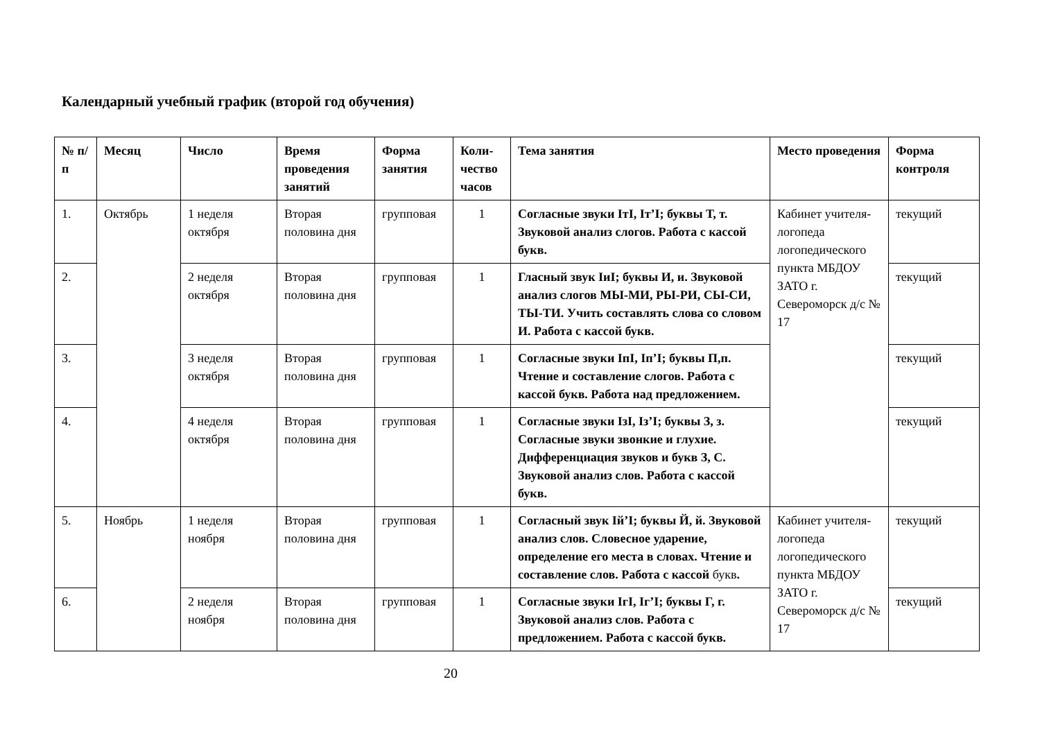Календарный учебный график (второй год обучения)
| № п/п | Месяц | Число | Время проведения занятий | Форма занятия | Коли-чество часов | Тема занятия | Место проведения | Форма контроля |
| --- | --- | --- | --- | --- | --- | --- | --- | --- |
| 1. | Октябрь | 1 неделя октября | Вторая половина дня | групповая | 1 | Согласные звуки IтI, Iт’I; буквы Т, т. Звуковой анализ слогов. Работа с кассой букв. | Кабинет учителя-логопеда логопедического пункта МБДОУ ЗАТО г. Североморск д/с № 17 | текущий |
| 2. | | 2 неделя октября | Вторая половина дня | групповая | 1 | Гласный звук IиI; буквы И, и. Звуковой анализ слогов МЫ-МИ, РЫ-РИ, СЫ-СИ, ТЫ-ТИ. Учить составлять слова со словом И. Работа с кассой букв. | | текущий |
| 3. | | 3 неделя октября | Вторая половина дня | групповая | 1 | Согласные звуки IпI, Iп’I; буквы П,п. Чтение и составление слогов. Работа с кассой букв. Работа над предложением. | | текущий |
| 4. | | 4 неделя октября | Вторая половина дня | групповая | 1 | Согласные звуки IзI, Iз’I; буквы З, з. Согласные звуки звонкие и глухие. Дифференциация звуков и букв З, С. Звуковой анализ слов. Работа с кассой букв. | | текущий |
| 5. | Ноябрь | 1 неделя ноября | Вторая половина дня | групповая | 1 | Согласный звук Iй’I; буквы Й, й. Звуковой анализ слов. Словесное ударение, определение его места в словах. Чтение и составление слов. Работа с кассой букв . | Кабинет учителя-логопеда логопедического пункта МБДОУ ЗАТО г. Североморск д/с № 17 | текущий |
| 6. | | 2 неделя ноября | Вторая половина дня | групповая | 1 | Согласные звуки IгI, Iг’I; буквы Г, г. Звуковой анализ слов. Работа с предложением. Работа с кассой букв. | | текущий |
20